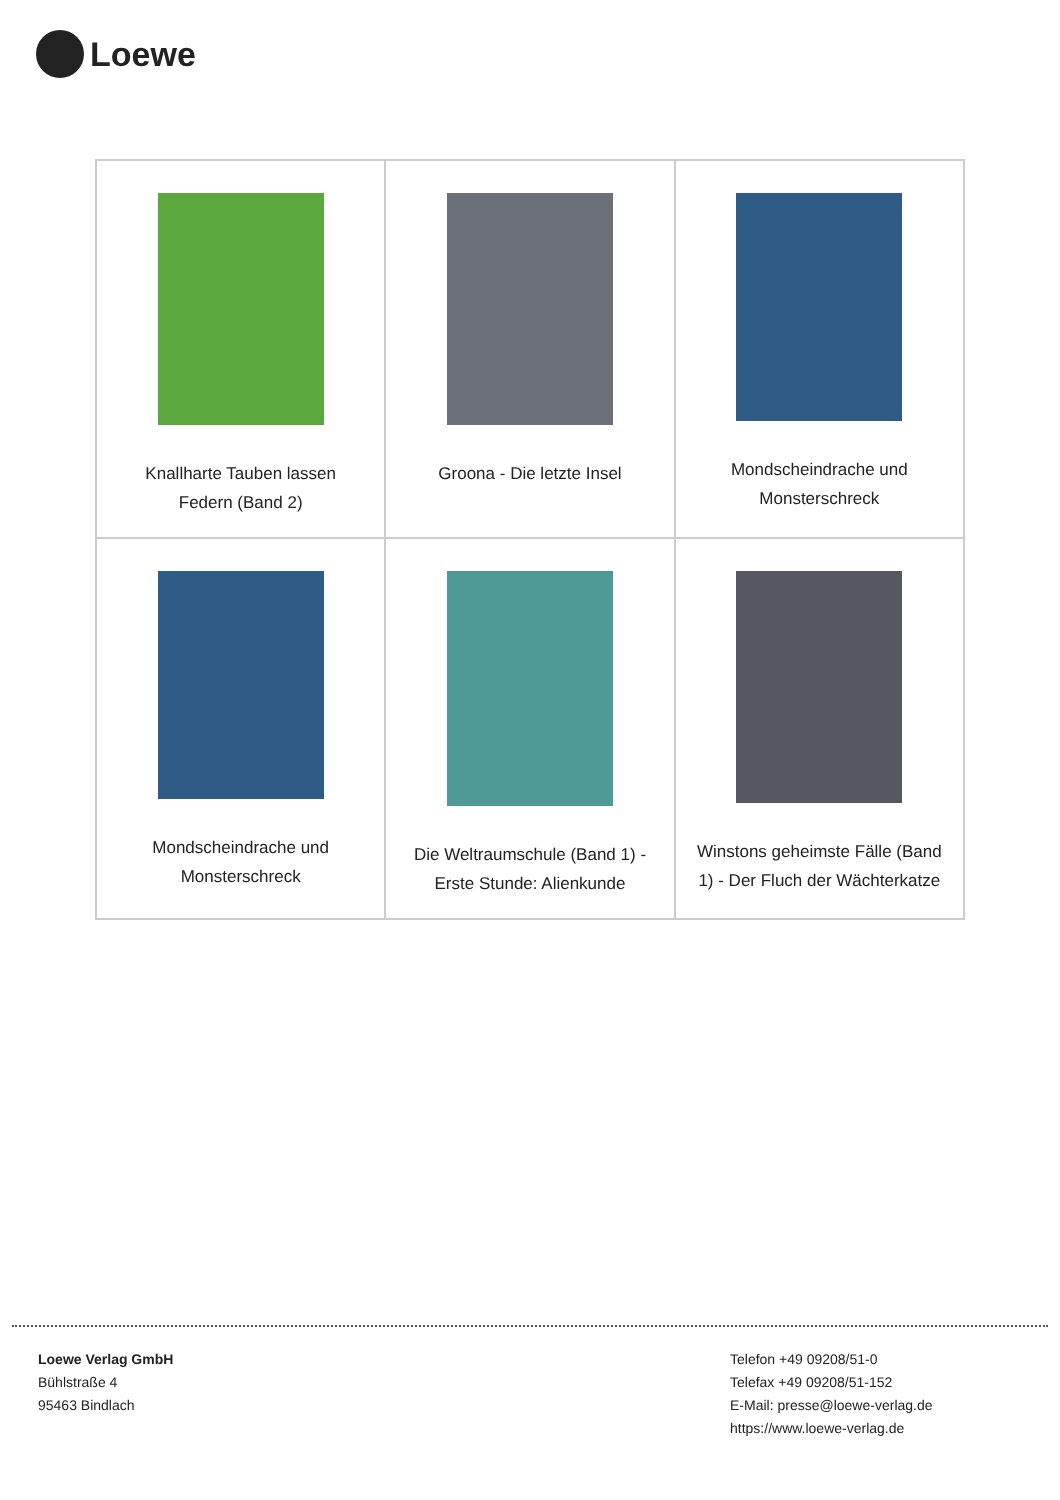Loewe
| Knallharte Tauben lassen Federn (Band 2) | Groona - Die letzte Insel | Mondscheindrache und Monsterschreck |
| Mondscheindrache und Monsterschreck | Die Weltraumschule (Band 1) - Erste Stunde: Alienkunde | Winstons geheimste Fälle (Band 1) - Der Fluch der Wächterkatze |
Loewe Verlag GmbH
Bühlstraße 4
95463 Bindlach
Telefon +49 09208/51-0
Telefax +49 09208/51-152
E-Mail: presse@loewe-verlag.de
https://www.loewe-verlag.de